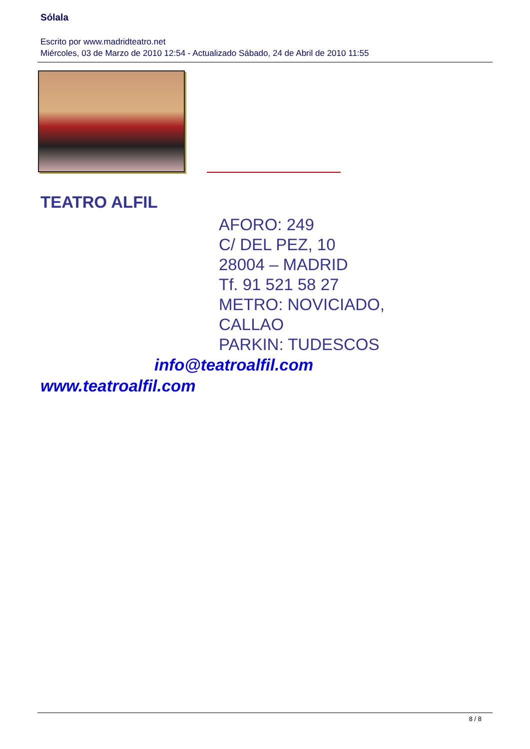Sólala
Escrito por www.madridteatro.net
Miércoles, 03 de Marzo de 2010 12:54 - Actualizado Sábado, 24 de Abril de 2010 11:55
TEATRO ALFIL
AFORO: 249
C/ DEL PEZ, 10
28004 – MADRID
Tf. 91 521 58 27
METRO: NOVICIADO,
CALLAO
PARKIN: TUDESCOS
info@teatroalfil.com
www.teatroalfil.com
8 / 8